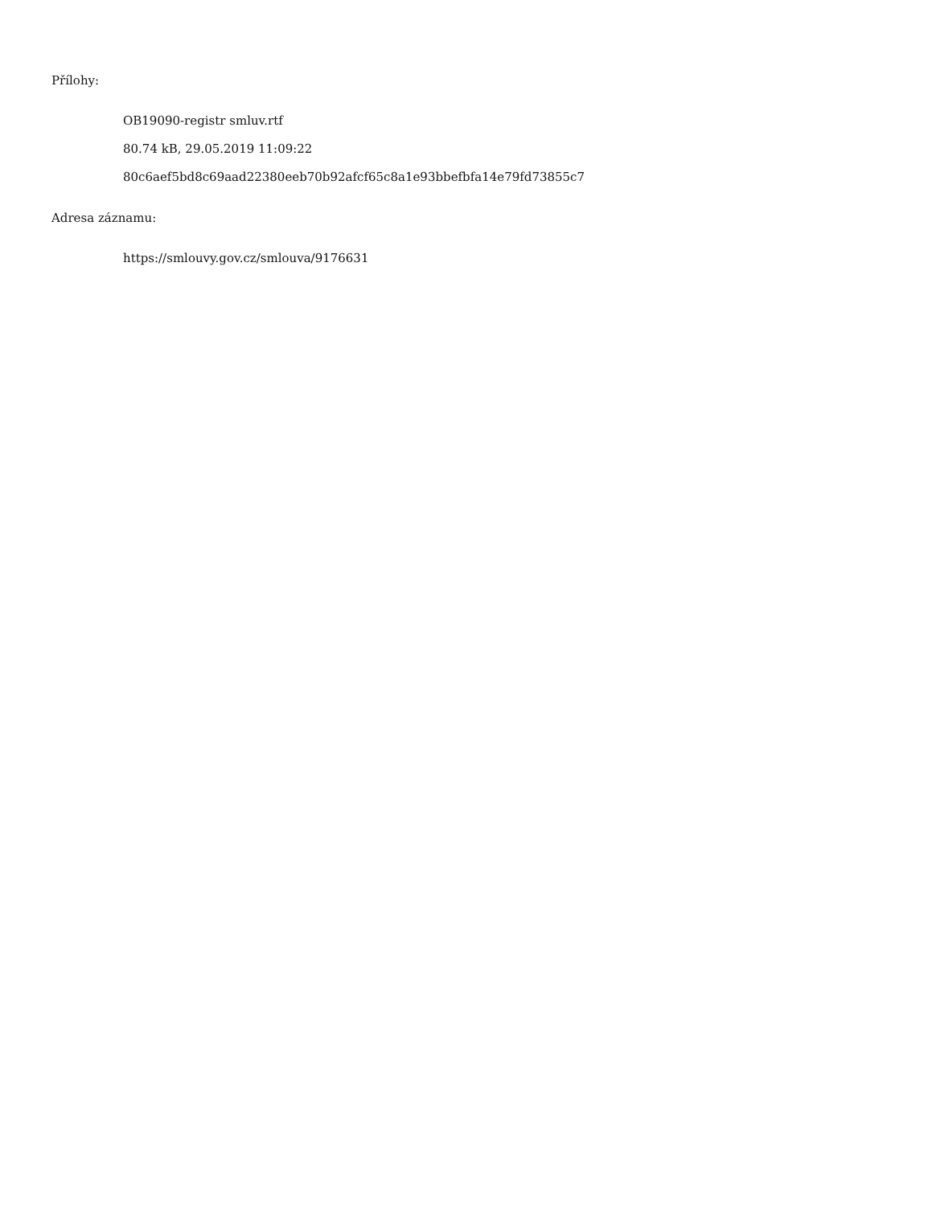Přílohy:
OB19090-registr smluv.rtf
80.74 kB, 29.05.2019 11:09:22
80c6aef5bd8c69aad22380eeb70b92afcf65c8a1e93bbefbfa14e79fd73855c7
Adresa záznamu:
https://smlouvy.gov.cz/smlouva/9176631